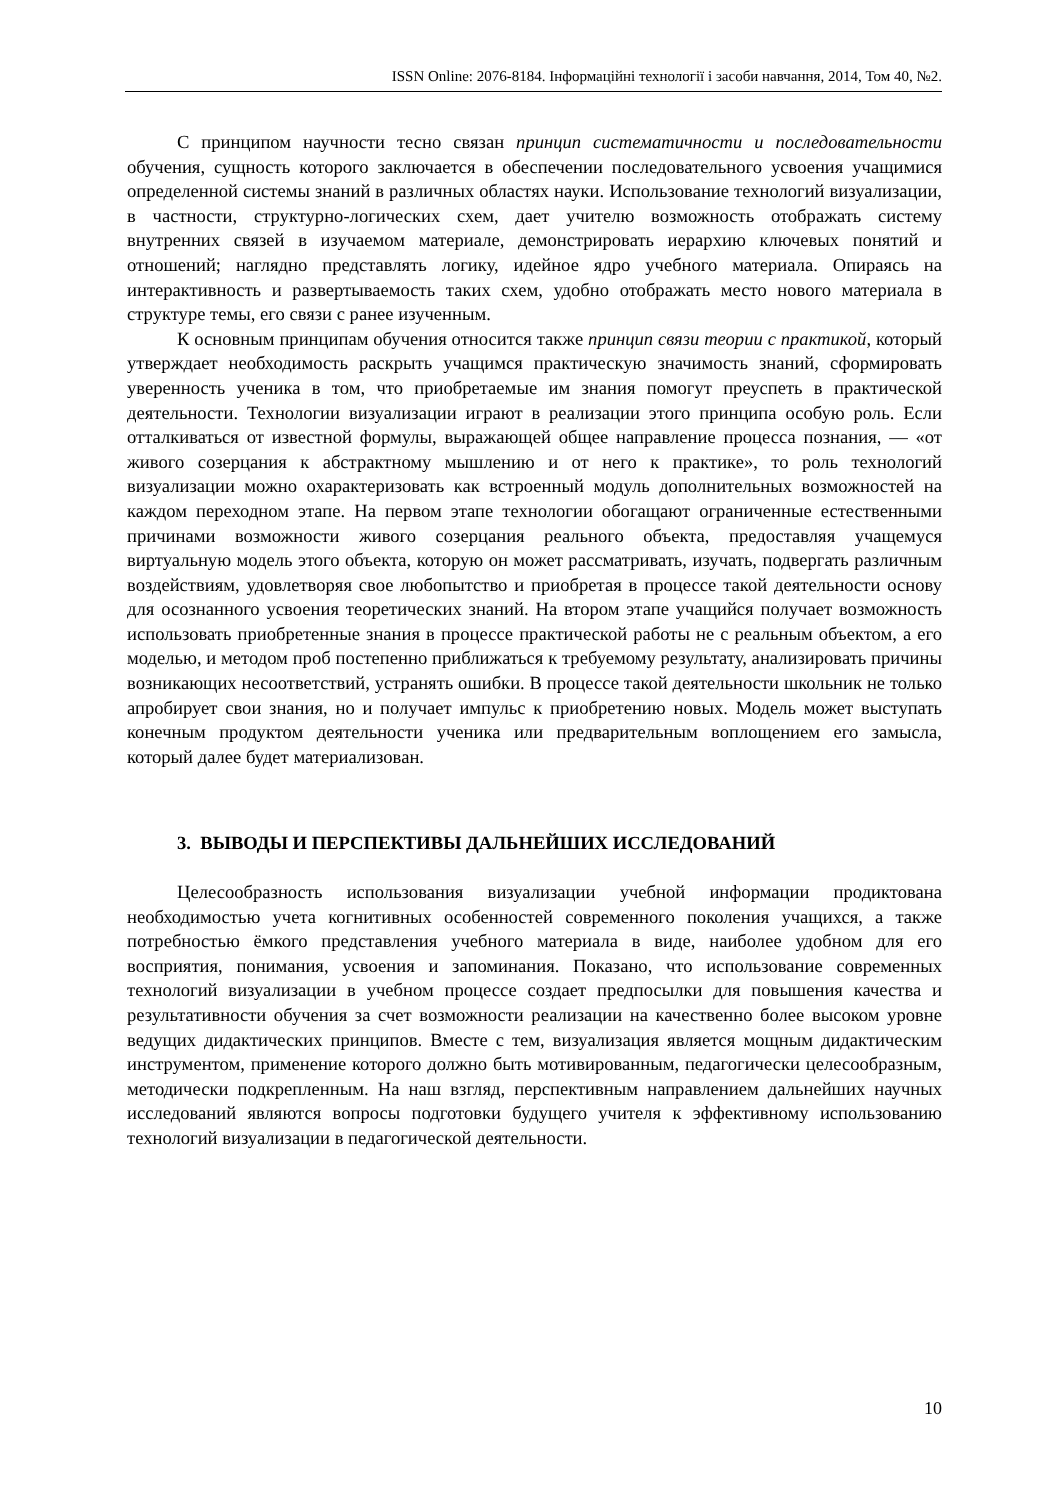ISSN Online: 2076-8184. Інформаційні технології і засоби навчання, 2014, Том 40, №2.
С принципом научности тесно связан принцип систематичности и последовательности обучения, сущность которого заключается в обеспечении последовательного усвоения учащимися определенной системы знаний в различных областях науки. Использование технологий визуализации, в частности, структурно-логических схем, дает учителю возможность отображать систему внутренних связей в изучаемом материале, демонстрировать иерархию ключевых понятий и отношений; наглядно представлять логику, идейное ядро учебного материала. Опираясь на интерактивность и развертываемость таких схем, удобно отображать место нового материала в структуре темы, его связи с ранее изученным.
К основным принципам обучения относится также принцип связи теории с практикой, который утверждает необходимость раскрыть учащимся практическую значимость знаний, сформировать уверенность ученика в том, что приобретаемые им знания помогут преуспеть в практической деятельности. Технологии визуализации играют в реализации этого принципа особую роль. Если отталкиваться от известной формулы, выражающей общее направление процесса познания, — «от живого созерцания к абстрактному мышлению и от него к практике», то роль технологий визуализации можно охарактеризовать как встроенный модуль дополнительных возможностей на каждом переходном этапе. На первом этапе технологии обогащают ограниченные естественными причинами возможности живого созерцания реального объекта, предоставляя учащемуся виртуальную модель этого объекта, которую он может рассматривать, изучать, подвергать различным воздействиям, удовлетворяя свое любопытство и приобретая в процессе такой деятельности основу для осознанного усвоения теоретических знаний. На втором этапе учащийся получает возможность использовать приобретенные знания в процессе практической работы не с реальным объектом, а его моделью, и методом проб постепенно приближаться к требуемому результату, анализировать причины возникающих несоответствий, устранять ошибки. В процессе такой деятельности школьник не только апробирует свои знания, но и получает импульс к приобретению новых. Модель может выступать конечным продуктом деятельности ученика или предварительным воплощением его замысла, который далее будет материализован.
3. ВЫВОДЫ И ПЕРСПЕКТИВЫ ДАЛЬНЕЙШИХ ИССЛЕДОВАНИЙ
Целесообразность использования визуализации учебной информации продиктована необходимостью учета когнитивных особенностей современного поколения учащихся, а также потребностью ёмкого представления учебного материала в виде, наиболее удобном для его восприятия, понимания, усвоения и запоминания. Показано, что использование современных технологий визуализации в учебном процессе создает предпосылки для повышения качества и результативности обучения за счет возможности реализации на качественно более высоком уровне ведущих дидактических принципов. Вместе с тем, визуализация является мощным дидактическим инструментом, применение которого должно быть мотивированным, педагогически целесообразным, методически подкрепленным. На наш взгляд, перспективным направлением дальнейших научных исследований являются вопросы подготовки будущего учителя к эффективному использованию технологий визуализации в педагогической деятельности.
10